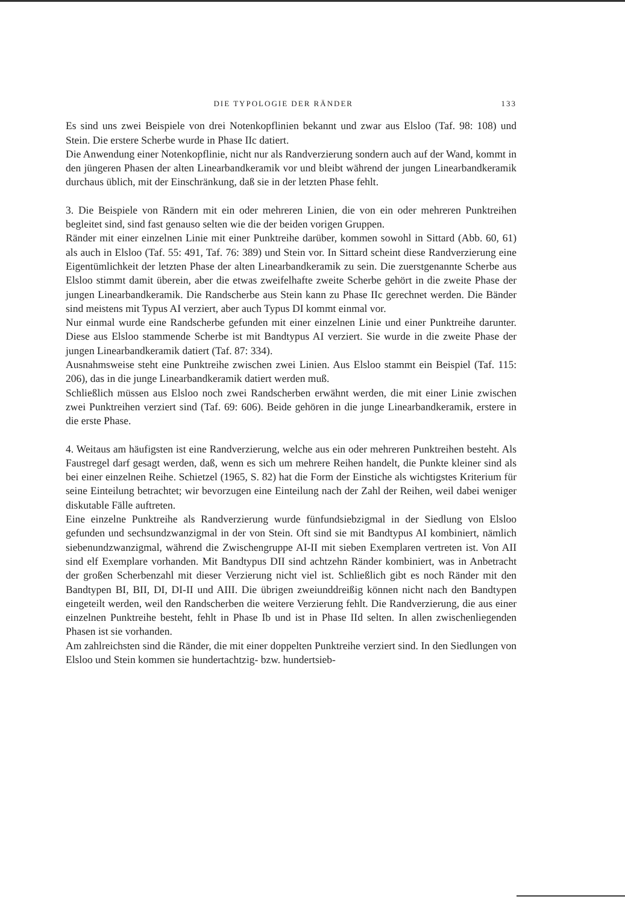DIE TYPOLOGIE DER RÄNDER 133
Es sind uns zwei Beispiele von drei Notenkopflinien bekannt und zwar aus Elsloo (Taf. 98: 108) und Stein. Die erstere Scherbe wurde in Phase IIc datiert.
Die Anwendung einer Notenkopflinie, nicht nur als Randverzierung sondern auch auf der Wand, kommt in den jüngeren Phasen der alten Linearbandkeramik vor und bleibt während der jungen Linearbandkeramik durchaus üblich, mit der Einschränkung, daß sie in der letzten Phase fehlt.
3. Die Beispiele von Rändern mit ein oder mehreren Linien, die von ein oder mehreren Punktreihen begleitet sind, sind fast genauso selten wie die der beiden vorigen Gruppen.
Ränder mit einer einzelnen Linie mit einer Punktreihe darüber, kommen sowohl in Sittard (Abb. 60, 61) als auch in Elsloo (Taf. 55: 491, Taf. 76: 389) und Stein vor. In Sittard scheint diese Randverzierung eine Eigentümlichkeit der letzten Phase der alten Linearbandkeramik zu sein. Die zuerstgenannte Scherbe aus Elsloo stimmt damit überein, aber die etwas zweifelhafte zweite Scherbe gehört in die zweite Phase der jungen Linearbandkeramik. Die Randscherbe aus Stein kann zu Phase IIc gerechnet werden. Die Bänder sind meistens mit Typus AI verziert, aber auch Typus DI kommt einmal vor.
Nur einmal wurde eine Randscherbe gefunden mit einer einzelnen Linie und einer Punktreihe darunter. Diese aus Elsloo stammende Scherbe ist mit Bandtypus AI verziert. Sie wurde in die zweite Phase der jungen Linearbandkeramik datiert (Taf. 87: 334).
Ausnahmsweise steht eine Punktreihe zwischen zwei Linien. Aus Elsloo stammt ein Beispiel (Taf. 115: 206), das in die junge Linearbandkeramik datiert werden muß.
Schließlich müssen aus Elsloo noch zwei Randscherben erwähnt werden, die mit einer Linie zwischen zwei Punktreihen verziert sind (Taf. 69: 606). Beide gehören in die junge Linearbandkeramik, erstere in die erste Phase.
4. Weitaus am häufigsten ist eine Randverzierung, welche aus ein oder mehreren Punktreihen besteht. Als Faustregel darf gesagt werden, daß, wenn es sich um mehrere Reihen handelt, die Punkte kleiner sind als bei einer einzelnen Reihe. Schietzel (1965, S. 82) hat die Form der Einstiche als wichtigstes Kriterium für seine Einteilung betrachtet; wir bevorzugen eine Einteilung nach der Zahl der Reihen, weil dabei weniger diskutable Fälle auftreten.
Eine einzelne Punktreihe als Randverzierung wurde fünfundsiebzigmal in der Siedlung von Elsloo gefunden und sechsundzwanzigmal in der von Stein. Oft sind sie mit Bandtypus AI kombiniert, nämlich siebenundzwanzigmal, während die Zwischengruppe AI-II mit sieben Exemplaren vertreten ist. Von AII sind elf Exemplare vorhanden. Mit Bandtypus DII sind achtzehn Ränder kombiniert, was in Anbetracht der großen Scherbenzahl mit dieser Verzierung nicht viel ist. Schließlich gibt es noch Ränder mit den Bandtypen BI, BII, DI, DI-II und AIII. Die übrigen zweiunddreißig können nicht nach den Bandtypen eingeteilt werden, weil den Randscherben die weitere Verzierung fehlt. Die Randverzierung, die aus einer einzelnen Punktreihe besteht, fehlt in Phase Ib und ist in Phase IId selten. In allen zwischenliegenden Phasen ist sie vorhanden.
Am zahlreichsten sind die Ränder, die mit einer doppelten Punktreihe verziert sind. In den Siedlungen von Elsloo und Stein kommen sie hundertachtzig- bzw. hundertsieb-